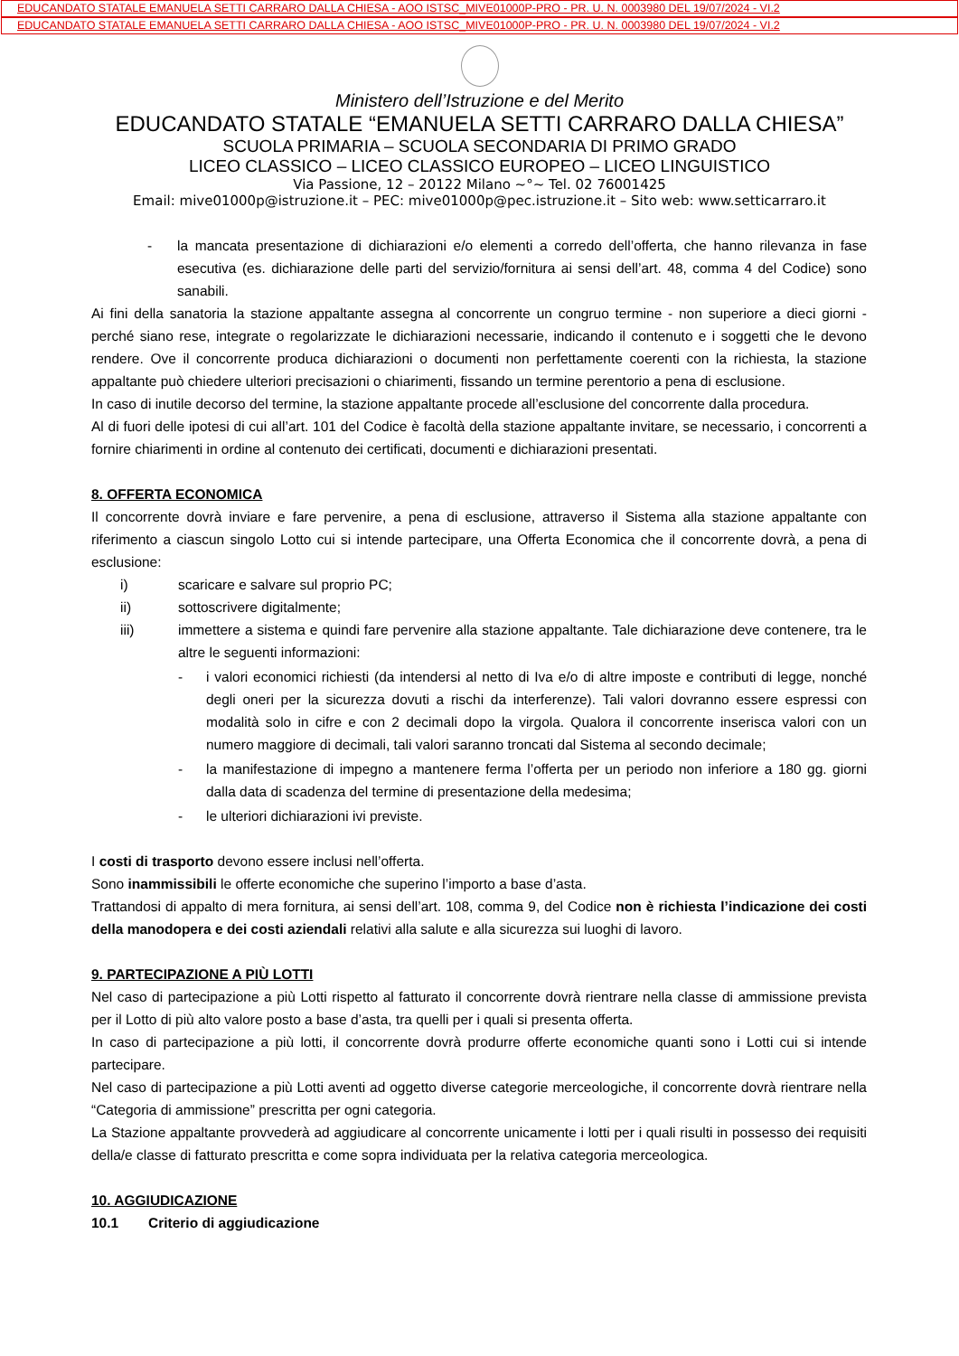EDUCANDATO STATALE EMANUELA SETTI CARRARO DALLA CHIESA - AOO ISTSC_MIVE01000P-PRO - PR. U. N. 0003980 DEL 19/07/2024 - VI.2
EDUCANDATO STATALE EMANUELA SETTI CARRARO DALLA CHIESA - AOO ISTSC_MIVE01000P-PRO - PR. U. N. 0003980 DEL 19/07/2024 - VI.2
Ministero dell’Istruzione e del Merito
EDUCANDATO STATALE “EMANUELA SETTI CARRARO DALLA CHIESA”
SCUOLA PRIMARIA – SCUOLA SECONDARIA DI PRIMO GRADO
LICEO CLASSICO – LICEO CLASSICO EUROPEO – LICEO LINGUISTICO
Via Passione, 12 – 20122 Milano ~°~ Tel. 02 76001425
Email: mive01000p@istruzione.it – PEC: mive01000p@pec.istruzione.it – Sito web: www.setticarraro.it
- la mancata presentazione di dichiarazioni e/o elementi a corredo dell’offerta, che hanno rilevanza in fase esecutiva (es. dichiarazione delle parti del servizio/fornitura ai sensi dell’art. 48, comma 4 del Codice) sono sanabili.
Ai fini della sanatoria la stazione appaltante assegna al concorrente un congruo termine - non superiore a dieci giorni - perché siano rese, integrate o regolarizzate le dichiarazioni necessarie, indicando il contenuto e i soggetti che le devono rendere. Ove il concorrente produca dichiarazioni o documenti non perfettamente coerenti con la richiesta, la stazione appaltante può chiedere ulteriori precisazioni o chiarimenti, fissando un termine perentorio a pena di esclusione.
In caso di inutile decorso del termine, la stazione appaltante procede all’esclusione del concorrente dalla procedura.
Al di fuori delle ipotesi di cui all’art. 101 del Codice è facoltà della stazione appaltante invitare, se necessario, i concorrenti a fornire chiarimenti in ordine al contenuto dei certificati, documenti e dichiarazioni presentati.
8. OFFERTA ECONOMICA
Il concorrente dovrà inviare e fare pervenire, a pena di esclusione, attraverso il Sistema alla stazione appaltante con riferimento a ciascun singolo Lotto cui si intende partecipare, una Offerta Economica che il concorrente dovrà, a pena di esclusione:
i) scaricare e salvare sul proprio PC;
ii) sottoscrivere digitalmente;
iii) immettere a sistema e quindi fare pervenire alla stazione appaltante. Tale dichiarazione deve contenere, tra le altre le seguenti informazioni:
- i valori economici richiesti (da intendersi al netto di Iva e/o di altre imposte e contributi di legge, nonché degli oneri per la sicurezza dovuti a rischi da interferenze). Tali valori dovranno essere espressi con modalità solo in cifre e con 2 decimali dopo la virgola. Qualora il concorrente inserisca valori con un numero maggiore di decimali, tali valori saranno troncati dal Sistema al secondo decimale;
- la manifestazione di impegno a mantenere ferma l’offerta per un periodo non inferiore a 180 gg. giorni dalla data di scadenza del termine di presentazione della medesima;
- le ulteriori dichiarazioni ivi previste.
I costi di trasporto devono essere inclusi nell’offerta.
Sono inammissibili le offerte economiche che superino l’importo a base d’asta.
Trattandosi di appalto di mera fornitura, ai sensi dell’art. 108, comma 9, del Codice non è richiesta l’indicazione dei costi della manodopera e dei costi aziendali relativi alla salute e alla sicurezza sui luoghi di lavoro.
9. PARTECIPAZIONE A PIÙ LOTTI
Nel caso di partecipazione a più Lotti rispetto al fatturato il concorrente dovrà rientrare nella classe di ammissione prevista per il Lotto di più alto valore posto a base d’asta, tra quelli per i quali si presenta offerta.
In caso di partecipazione a più lotti, il concorrente dovrà produrre offerte economiche quanti sono i Lotti cui si intende partecipare.
Nel caso di partecipazione a più Lotti aventi ad oggetto diverse categorie merceologiche, il concorrente dovrà rientrare nella “Categoria di ammissione” prescritta per ogni categoria.
La Stazione appaltante provvederà ad aggiudicare al concorrente unicamente i lotti per i quali risulti in possesso dei requisiti della/e classe di fatturato prescritta e come sopra individuata per la relativa categoria merceologica.
10. AGGIUDICAZIONE
10.1 Criterio di aggiudicazione